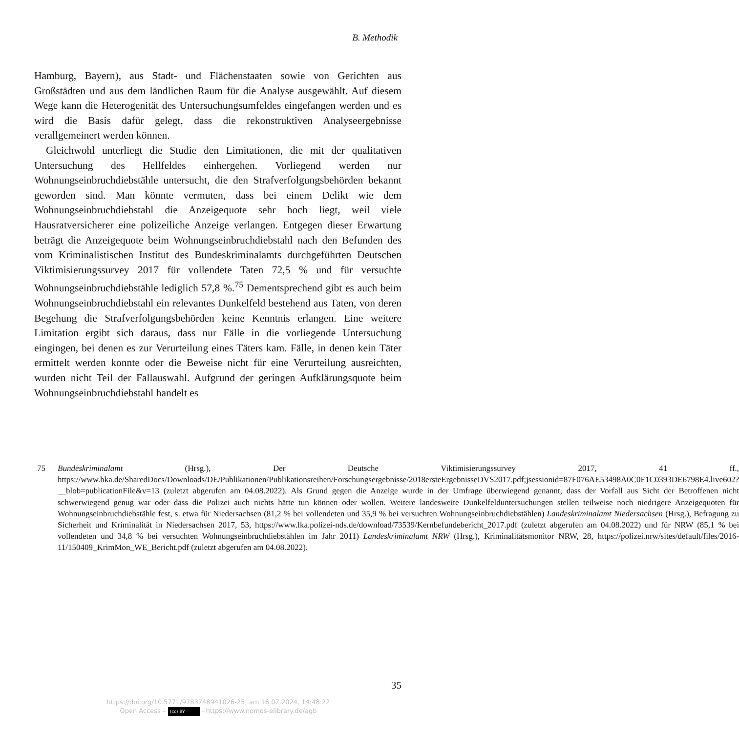B. Methodik
Hamburg, Bayern), aus Stadt- und Flächenstaaten sowie von Gerichten aus Großstädten und aus dem ländlichen Raum für die Analyse ausgewählt. Auf diesem Wege kann die Heterogenität des Untersuchungsumfeldes eingefangen werden und es wird die Basis dafür gelegt, dass die rekonstruktiven Analyseergebnisse verallgemeinert werden können.
Gleichwohl unterliegt die Studie den Limitationen, die mit der qualitativen Untersuchung des Hellfeldes einhergehen. Vorliegend werden nur Wohnungseinbruchdiebstähle untersucht, die den Strafverfolgungsbehörden bekannt geworden sind. Man könnte vermuten, dass bei einem Delikt wie dem Wohnungseinbruchdiebstahl die Anzeigequote sehr hoch liegt, weil viele Hausratversicherer eine polizeiliche Anzeige verlangen. Entgegen dieser Erwartung beträgt die Anzeigequote beim Wohnungseinbruchdiebstahl nach den Befunden des vom Kriminalistischen Institut des Bundeskriminalamts durchgeführten Deutschen Viktimisierungssurvey 2017 für vollendete Taten 72,5 % und für versuchte Wohnungseinbruchdiebstähle lediglich 57,8 %.<sup>75</sup> Dementsprechend gibt es auch beim Wohnungseinbruchdiebstahl ein relevantes Dunkelfeld bestehend aus Taten, von deren Begehung die Strafverfolgungsbehörden keine Kenntnis erlangen. Eine weitere Limitation ergibt sich daraus, dass nur Fälle in die vorliegende Untersuchung eingingen, bei denen es zur Verurteilung eines Täters kam. Fälle, in denen kein Täter ermittelt werden konnte oder die Beweise nicht für eine Verurteilung ausreichten, wurden nicht Teil der Fallauswahl. Aufgrund der geringen Aufklärungsquote beim Wohnungseinbruchdiebstahl handelt es
75 Bundeskriminalamt (Hrsg.), Der Deutsche Viktimisierungssurvey 2017, 41 ff., https://www.bka.de/SharedDocs/Downloads/DE/Publikationen/Publikationsreihen/Forschungsergebnisse/2018ersteErgebnisseDVS2017.pdf;jsessionid=87F076AE53498A0C0F1C0393DE6798E4.live602?__blob=publicationFile&v=13 (zuletzt abgerufen am 04.08.2022). Als Grund gegen die Anzeige wurde in der Umfrage überwiegend genannt, dass der Vorfall aus Sicht der Betroffenen nicht schwerwiegend genug war oder dass die Polizei auch nichts hätte tun können oder wollen. Weitere landesweite Dunkelfelduntersuchungen stellen teilweise noch niedrigere Anzeigequoten für Wohnungseinbruchdiebstähle fest, s. etwa für Niedersachsen (81,2 % bei vollendeten und 35,9 % bei versuchten Wohnungseinbruchdiebstählen) Landeskriminalamt Niedersachsen (Hrsg.), Befragung zu Sicherheit und Kriminalität in Niedersachsen 2017, 53, https://www.lka.polizei-nds.de/download/73539/Kernbefundebericht_2017.pdf (zuletzt abgerufen am 04.08.2022) und für NRW (85,1 % bei vollendeten und 34,8 % bei versuchten Wohnungseinbruchdiebstählen im Jahr 2011) Landeskriminalamt NRW (Hrsg.), Kriminalitätsmonitor NRW, 28, https://polizei.nrw/sites/default/files/2016-11/150409_KrimMon_WE_Bericht.pdf (zuletzt abgerufen am 04.08.2022).
35
https://doi.org/10.5771/9783748941026-25, am 16.07.2024, 14:48:22
Open Access – (cc) BY - https://www.nomos-elibrary.de/agb